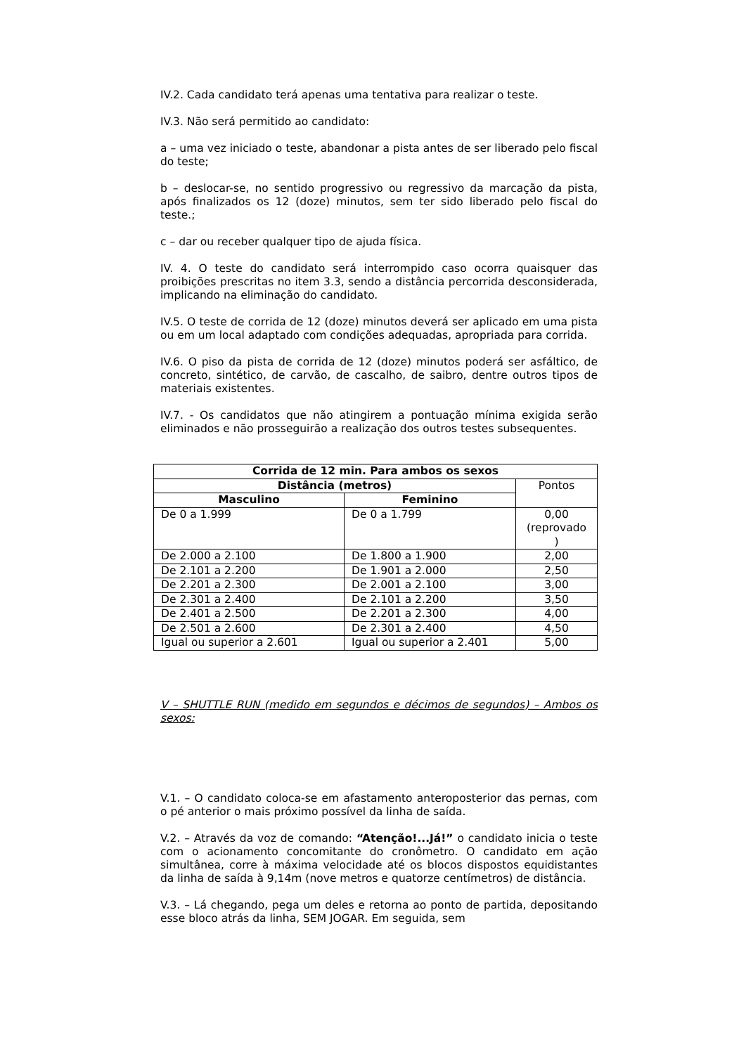IV.2. Cada candidato terá apenas uma tentativa para realizar o teste.
IV.3. Não será permitido ao candidato:
a – uma vez iniciado o teste, abandonar a pista antes de ser liberado pelo fiscal do teste;
b – deslocar-se, no sentido progressivo ou regressivo da marcação da pista, após finalizados os 12 (doze) minutos, sem ter sido liberado pelo fiscal do teste.;
c – dar ou receber qualquer tipo de ajuda física.
IV. 4. O teste do candidato será interrompido caso ocorra quaisquer das proibições prescritas no item 3.3, sendo a distância percorrida desconsiderada, implicando na eliminação do candidato.
IV.5. O teste de corrida de 12 (doze) minutos deverá ser aplicado em uma pista ou em um local adaptado com condições adequadas, apropriada para corrida.
IV.6. O piso da pista de corrida de 12 (doze) minutos poderá ser asfáltico, de concreto, sintético, de carvão, de cascalho, de saibro, dentre outros tipos de materiais existentes.
IV.7. - Os candidatos que não atingirem a pontuação mínima exigida serão eliminados e não prosseguirão a realização dos outros testes subsequentes.
| Corrida de 12 min. Para ambos os sexos | | |
| --- | --- | --- |
| Distância (metros) | | Pontos |
| Masculino | Feminino | |
| De 0 a 1.999 | De 0 a 1.799 | 0,00 (reprovado ) |
| De 2.000 a 2.100 | De 1.800 a 1.900 | 2,00 |
| De 2.101 a 2.200 | De 1.901 a 2.000 | 2,50 |
| De 2.201 a 2.300 | De 2.001 a 2.100 | 3,00 |
| De 2.301 a 2.400 | De 2.101 a 2.200 | 3,50 |
| De 2.401 a 2.500 | De 2.201 a 2.300 | 4,00 |
| De 2.501 a 2.600 | De 2.301 a 2.400 | 4,50 |
| Igual ou superior a 2.601 | Igual ou superior a 2.401 | 5,00 |
V – SHUTTLE RUN (medido em segundos e décimos de segundos) – Ambos os sexos:
V.1. – O candidato coloca-se em afastamento anteroposterior das pernas, com o pé anterior o mais próximo possível da linha de saída.
V.2. – Através da voz de comando: “Atenção!...Já!” o candidato inicia o teste com o acionamento concomitante do cronômetro. O candidato em ação simultânea, corre à máxima velocidade até os blocos dispostos equidistantes da linha de saída à 9,14m (nove metros e quatorze centímetros) de distância.
V.3. – Lá chegando, pega um deles e retorna ao ponto de partida, depositando esse bloco atrás da linha, SEM JOGAR. Em seguida, sem